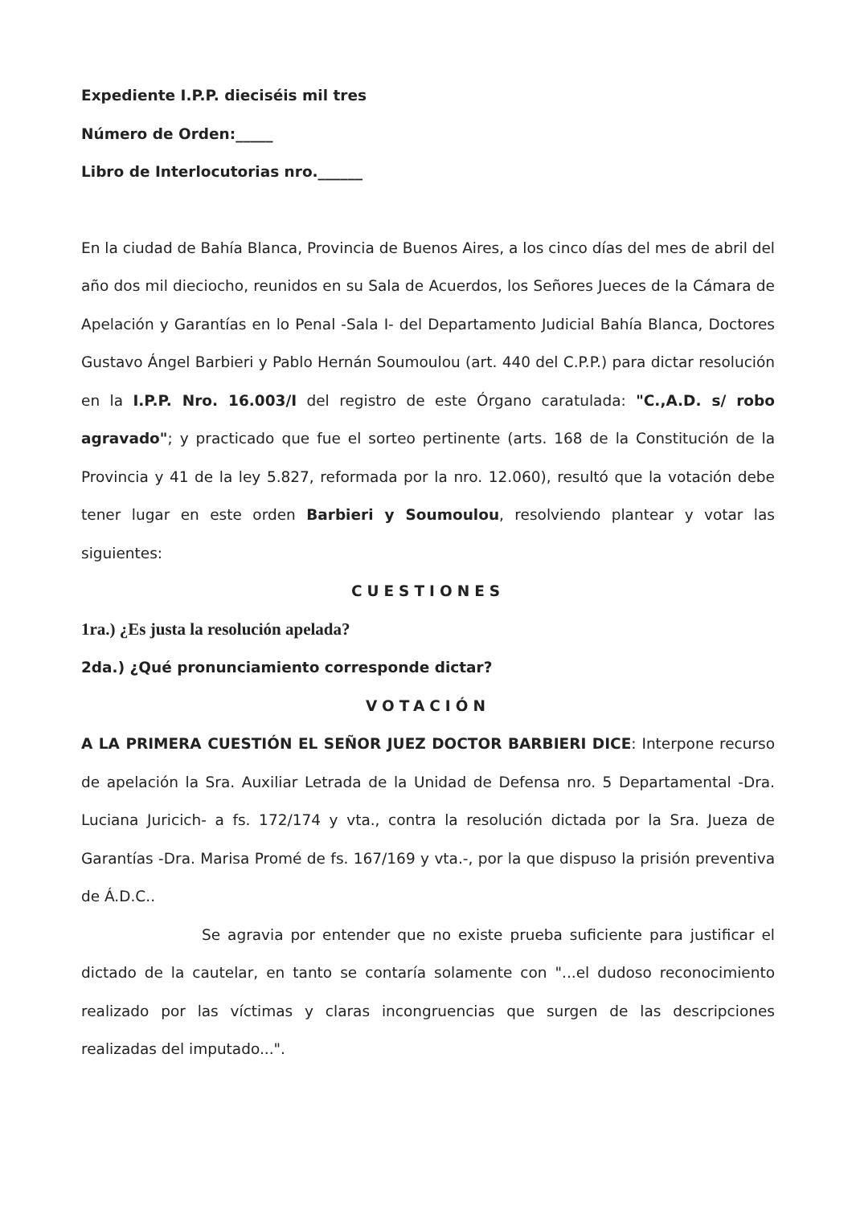Expediente I.P.P. dieciséis mil tres
Número de Orden:_____
Libro de Interlocutorias nro.______
En la ciudad de Bahía Blanca, Provincia de Buenos Aires, a los cinco días del mes de abril del año dos mil dieciocho, reunidos en su Sala de Acuerdos, los Señores Jueces de la Cámara de Apelación y Garantías en lo Penal -Sala I- del Departamento Judicial Bahía Blanca, Doctores Gustavo Ángel Barbieri y Pablo Hernán Soumoulou (art. 440 del C.P.P.) para dictar resolución en la I.P.P. Nro. 16.003/I del registro de este Órgano caratulada: "C.,A.D. s/ robo agravado"; y practicado que fue el sorteo pertinente (arts. 168 de la Constitución de la Provincia y 41 de la ley 5.827, reformada por la nro. 12.060), resultó que la votación debe tener lugar en este orden Barbieri y Soumoulou, resolviendo plantear y votar las siguientes:
CUESTIONES
1ra.) ¿Es justa la resolución apelada?
2da.) ¿Qué pronunciamiento corresponde dictar?
VOTACIÓN
A LA PRIMERA CUESTIÓN EL SEÑOR JUEZ DOCTOR BARBIERI DICE: Interpone recurso de apelación la Sra. Auxiliar Letrada de la Unidad de Defensa nro. 5 Departamental -Dra. Luciana Juricich- a fs. 172/174 y vta., contra la resolución dictada por la Sra. Jueza de Garantías -Dra. Marisa Promé de fs. 167/169 y vta.-, por la que dispuso la prisión preventiva de Á.D.C..
Se agravia por entender que no existe prueba suficiente para justificar el dictado de la cautelar, en tanto se contaría solamente con "...el dudoso reconocimiento realizado por las víctimas y claras incongruencias que surgen de las descripciones realizadas del imputado...".